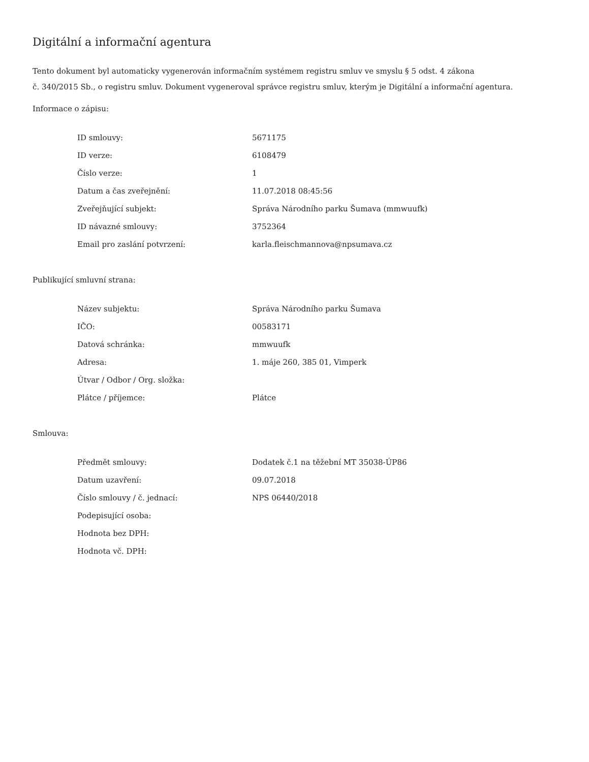Digitální a informační agentura
Tento dokument byl automaticky vygenerován informačním systémem registru smluv ve smyslu § 5 odst. 4 zákona
č. 340/2015 Sb., o registru smluv. Dokument vygeneroval správce registru smluv, kterým je Digitální a informační agentura.
Informace o zápisu:
| ID smlouvy: | 5671175 |
| ID verze: | 6108479 |
| Číslo verze: | 1 |
| Datum a čas zveřejnění: | 11.07.2018 08:45:56 |
| Zveřejňující subjekt: | Správa Národního parku Šumava (mmwuufk) |
| ID návazné smlouvy: | 3752364 |
| Email pro zaslání potvrzení: | karla.fleischmannova@npsumava.cz |
Publikující smluvní strana:
| Název subjektu: | Správa Národního parku Šumava |
| IČO: | 00583171 |
| Datová schránka: | mmwuufk |
| Adresa: | 1. máje 260, 385 01, Vimperk |
| Útvar / Odbor / Org. složka: | |
| Plátce / příjemce: | Plátce |
Smlouva:
| Předmět smlouvy: | Dodatek č.1 na těžební MT 35038-ÚP86 |
| Datum uzavření: | 09.07.2018 |
| Číslo smlouvy / č. jednací: | NPS 06440/2018 |
| Podepisující osoba: | |
| Hodnota bez DPH: | |
| Hodnota vč. DPH: | |